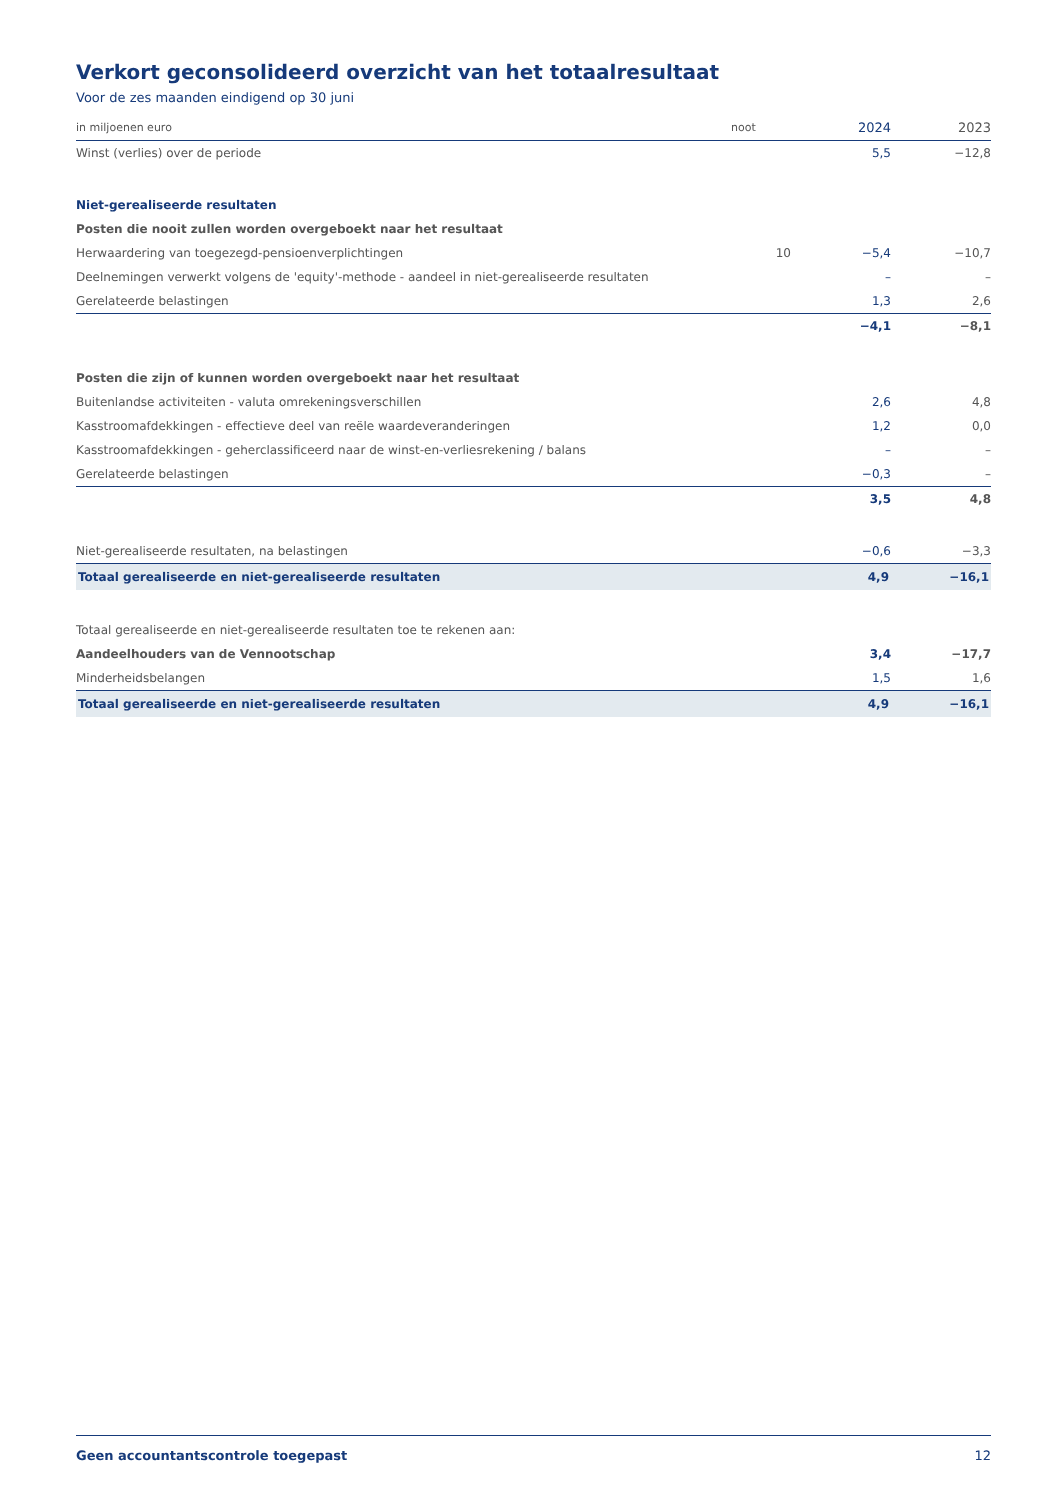Verkort geconsolideerd overzicht van het totaalresultaat
Voor de zes maanden eindigend op 30 juni
| in miljoenen euro | noot | 2024 | 2023 |
| --- | --- | --- | --- |
| Winst (verlies) over de periode | | 5,5 | −12,8 |
| Niet-gerealiseerde resultaten | | | |
| Posten die nooit zullen worden overgeboekt naar het resultaat | | | |
| Herwaardering van toegezegd-pensioenverplichtingen | 10 | −5,4 | −10,7 |
| Deelnemingen verwerkt volgens de 'equity'-methode - aandeel in niet-gerealiseerde resultaten | | – | – |
| Gerelateerde belastingen | | 1,3 | 2,6 |
| | | −4,1 | −8,1 |
| Posten die zijn of kunnen worden overgeboekt naar het resultaat | | | |
| Buitenlandse activiteiten - valuta omrekeningsverschillen | | 2,6 | 4,8 |
| Kasstroomafdekkingen - effectieve deel van reële waardeveranderingen | | 1,2 | 0,0 |
| Kasstroomafdekkingen - geherclassificeerd naar de winst-en-verliesrekening / balans | | – | – |
| Gerelateerde belastingen | | −0,3 | – |
| | | 3,5 | 4,8 |
| Niet-gerealiseerde resultaten, na belastingen | | −0,6 | −3,3 |
| Totaal gerealiseerde en niet-gerealiseerde resultaten | | 4,9 | −16,1 |
| Totaal gerealiseerde en niet-gerealiseerde resultaten toe te rekenen aan: | | | |
| Aandeelhouders van de Vennootschap | | 3,4 | −17,7 |
| Minderheidsbelangen | | 1,5 | 1,6 |
| Totaal gerealiseerde en niet-gerealiseerde resultaten | | 4,9 | −16,1 |
Geen accountantscontrole toegepast 12